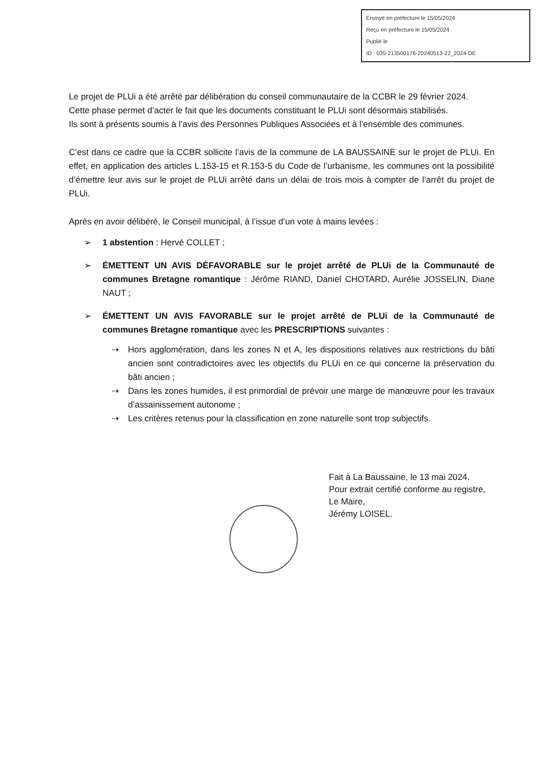Envoyé en préfecture le 15/05/2024
Reçu en préfecture le 15/05/2024
Publié le
ID : 035-213500176-20240513-22_2024-DE
Le projet de PLUi a été arrêté par délibération du conseil communautaire de la CCBR le 29 février 2024.
Cette phase permet d’acter le fait que les documents constituant le PLUi sont désormais stabilisés.
Ils sont à présents soumis à l’avis des Personnes Publiques Associées et à l’ensemble des communes.
C’est dans ce cadre que la CCBR sollicite l’avis de la commune de LA BAUSSAINE sur le projet de PLUi. En effet, en application des articles L.153-15 et R.153-5 du Code de l’urbanisme, les communes ont la possibilité d’émettre leur avis sur le projet de PLUi arrêté dans un délai de trois mois à compter de l’arrêt du projet de PLUi.
Après en avoir délibéré, le Conseil municipal, à l’issue d’un vote à mains levées :
➢ 1 abstention : Hervé COLLET ;
➢ ÉMETTENT UN AVIS DÉFAVORABLE sur le projet arrêté de PLUi de la Communauté de communes Bretagne romantique : Jérôme RIAND, Daniel CHOTARD, Aurélie JOSSELIN, Diane NAUT ;
➢ ÉMETTENT UN AVIS FAVORABLE sur le projet arrêté de PLUi de la Communauté de communes Bretagne romantique avec les PRESCRIPTIONS suivantes :
⇢ Hors agglomération, dans les zones N et A, les dispositions relatives aux restrictions du bâti ancien sont contradictoires avec les objectifs du PLUi en ce qui concerne la préservation du bâti ancien ;
⇢ Dans les zones humides, il est primordial de prévoir une marge de manœuvre pour les travaux d’assainissement autonome ;
⇢ Les critères retenus pour la classification en zone naturelle sont trop subjectifs.
Fait à La Baussaine, le 13 mai 2024.
Pour extrait certifié conforme au registre,
Le Maire,
Jérémy LOISEL.